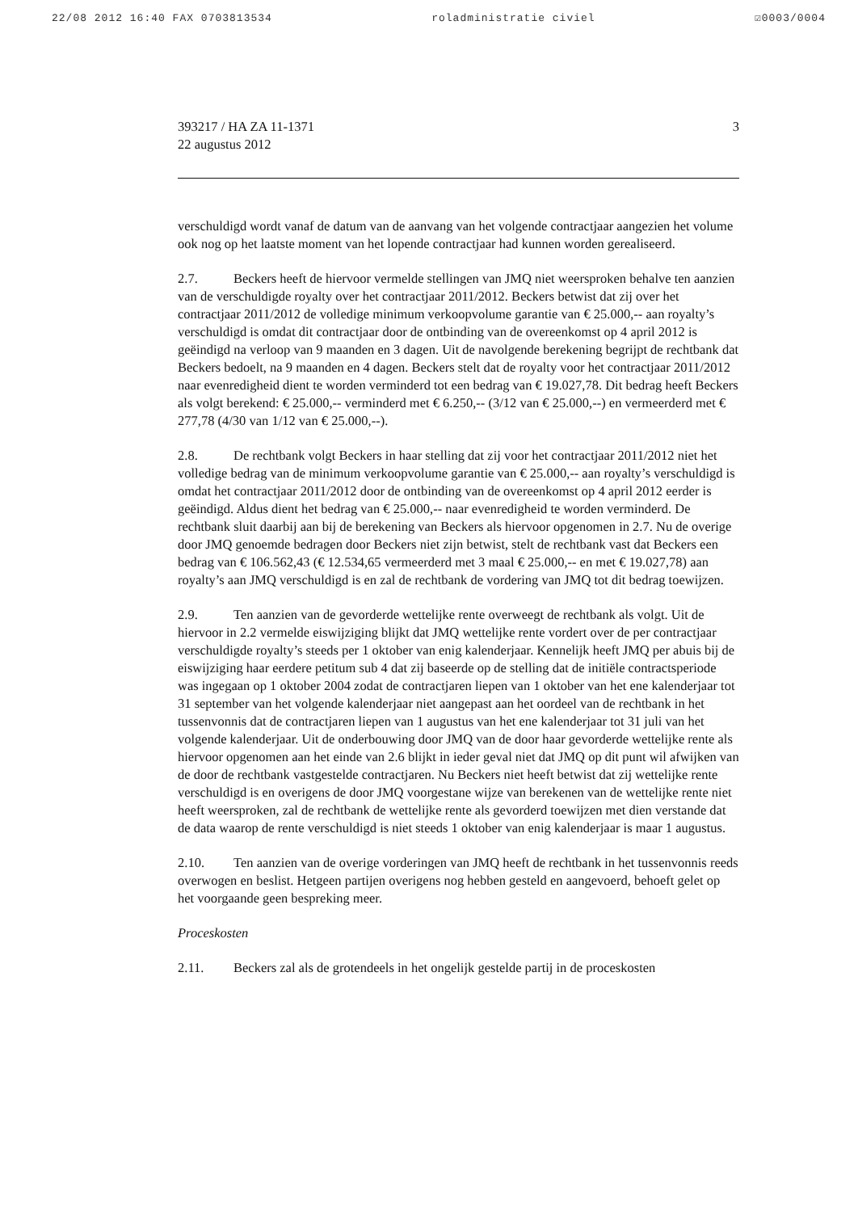22/08 2012 16:40 FAX 0703813534 roladministratie civiel ☑0003/0004
393217 / HA ZA 11-1371
22 augustus 2012
3
verschuldigd wordt vanaf de datum van de aanvang van het volgende contractjaar aangezien het volume ook nog op het laatste moment van het lopende contractjaar had kunnen worden gerealiseerd.
2.7. Beckers heeft de hiervoor vermelde stellingen van JMQ niet weersproken behalve ten aanzien van de verschuldigde royalty over het contractjaar 2011/2012. Beckers betwist dat zij over het contractjaar 2011/2012 de volledige minimum verkoopvolume garantie van € 25.000,-- aan royalty’s verschuldigd is omdat dit contractjaar door de ontbinding van de overeenkomst op 4 april 2012 is geëindigd na verloop van 9 maanden en 3 dagen. Uit de navolgende berekening begrijpt de rechtbank dat Beckers bedoelt, na 9 maanden en 4 dagen. Beckers stelt dat de royalty voor het contractjaar 2011/2012 naar evenredigheid dient te worden verminderd tot een bedrag van € 19.027,78. Dit bedrag heeft Beckers als volgt berekend: € 25.000,-- verminderd met € 6.250,-- (3/12 van € 25.000,--) en vermeerderd met € 277,78 (4/30 van 1/12 van € 25.000,--).
2.8. De rechtbank volgt Beckers in haar stelling dat zij voor het contractjaar 2011/2012 niet het volledige bedrag van de minimum verkoopvolume garantie van € 25.000,-- aan royalty’s verschuldigd is omdat het contractjaar 2011/2012 door de ontbinding van de overeenkomst op 4 april 2012 eerder is geëindigd. Aldus dient het bedrag van € 25.000,-- naar evenredigheid te worden verminderd. De rechtbank sluit daarbij aan bij de berekening van Beckers als hiervoor opgenomen in 2.7. Nu de overige door JMQ genoemde bedragen door Beckers niet zijn betwist, stelt de rechtbank vast dat Beckers een bedrag van € 106.562,43 (€ 12.534,65 vermeerderd met 3 maal € 25.000,-- en met € 19.027,78) aan royalty’s aan JMQ verschuldigd is en zal de rechtbank de vordering van JMQ tot dit bedrag toewijzen.
2.9. Ten aanzien van de gevorderde wettelijke rente overweegt de rechtbank als volgt. Uit de hiervoor in 2.2 vermelde eiswijziging blijkt dat JMQ wettelijke rente vordert over de per contractjaar verschuldigde royalty’s steeds per 1 oktober van enig kalenderjaar. Kennelijk heeft JMQ per abuis bij de eiswijziging haar eerdere petitum sub 4 dat zij baseerde op de stelling dat de initiële contractsperiode was ingegaan op 1 oktober 2004 zodat de contractjaren liepen van 1 oktober van het ene kalenderjaar tot 31 september van het volgende kalenderjaar niet aangepast aan het oordeel van de rechtbank in het tussenvonnis dat de contractjaren liepen van 1 augustus van het ene kalenderjaar tot 31 juli van het volgende kalenderjaar. Uit de onderbouwing door JMQ van de door haar gevorderde wettelijke rente als hiervoor opgenomen aan het einde van 2.6 blijkt in ieder geval niet dat JMQ op dit punt wil afwijken van de door de rechtbank vastgestelde contractjaren. Nu Beckers niet heeft betwist dat zij wettelijke rente verschuldigd is en overigens de door JMQ voorgestane wijze van berekenen van de wettelijke rente niet heeft weersproken, zal de rechtbank de wettelijke rente als gevorderd toewijzen met dien verstande dat de data waarop de rente verschuldigd is niet steeds 1 oktober van enig kalenderjaar is maar 1 augustus.
2.10. Ten aanzien van de overige vorderingen van JMQ heeft de rechtbank in het tussenvonnis reeds overwogen en beslist. Hetgeen partijen overigens nog hebben gesteld en aangevoerd, behoeft gelet op het voorgaande geen bespreking meer.
Proceskosten
2.11. Beckers zal als de grotendeels in het ongelijk gestelde partij in de proceskosten